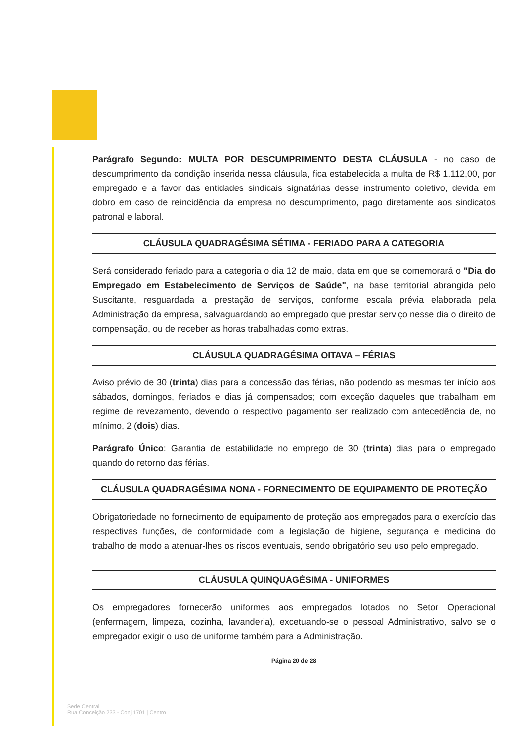Parágrafo Segundo: MULTA POR DESCUMPRIMENTO DESTA CLÁUSULA - no caso de descumprimento da condição inserida nessa cláusula, fica estabelecida a multa de R$ 1.112,00, por empregado e a favor das entidades sindicais signatárias desse instrumento coletivo, devida em dobro em caso de reincidência da empresa no descumprimento, pago diretamente aos sindicatos patronal e laboral.
CLÁUSULA QUADRAGÉSIMA SÉTIMA - FERIADO PARA A CATEGORIA
Será considerado feriado para a categoria o dia 12 de maio, data em que se comemorará o "Dia do Empregado em Estabelecimento de Serviços de Saúde", na base territorial abrangida pelo Suscitante, resguardada a prestação de serviços, conforme escala prévia elaborada pela Administração da empresa, salvaguardando ao empregado que prestar serviço nesse dia o direito de compensação, ou de receber as horas trabalhadas como extras.
CLÁUSULA QUADRAGÉSIMA OITAVA – FÉRIAS
Aviso prévio de 30 (trinta) dias para a concessão das férias, não podendo as mesmas ter início aos sábados, domingos, feriados e dias já compensados; com exceção daqueles que trabalham em regime de revezamento, devendo o respectivo pagamento ser realizado com antecedência de, no mínimo, 2 (dois) dias.
Parágrafo Único: Garantia de estabilidade no emprego de 30 (trinta) dias para o empregado quando do retorno das férias.
CLÁUSULA QUADRAGÉSIMA NONA - FORNECIMENTO DE EQUIPAMENTO DE PROTEÇÃO
Obrigatoriedade no fornecimento de equipamento de proteção aos empregados para o exercício das respectivas funções, de conformidade com a legislação de higiene, segurança e medicina do trabalho de modo a atenuar-lhes os riscos eventuais, sendo obrigatório seu uso pelo empregado.
CLÁUSULA QUINQUAGÉSIMA - UNIFORMES
Os empregadores fornecerão uniformes aos empregados lotados no Setor Operacional (enfermagem, limpeza, cozinha, lavanderia), excetuando-se o pessoal Administrativo, salvo se o empregador exigir o uso de uniforme também para a Administração.
Página 20 de 28
Sede Central
Rua Conceição 233 - Conj 1701 | Centro